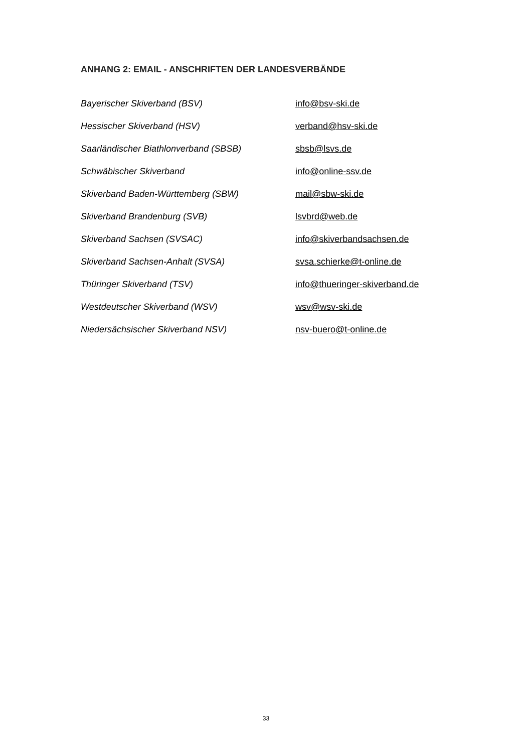ANHANG 2: EMAIL - ANSCHRIFTEN DER LANDESVERBÄNDE
Bayerischer Skiverband (BSV) info@bsv-ski.de
Hessischer Skiverband (HSV) verband@hsv-ski.de
Saarländischer Biathlonverband (SBSB) sbsb@lsvs.de
Schwäbischer Skiverband info@online-ssv.de
Skiverband Baden-Württemberg (SBW) mail@sbw-ski.de
Skiverband Brandenburg (SVB) lsvbrd@web.de
Skiverband Sachsen (SVSAC) info@skiverbandsachsen.de
Skiverband Sachsen-Anhalt (SVSA) svsa.schierke@t-online.de
Thüringer Skiverband (TSV) info@thueringer-skiverband.de
Westdeutscher Skiverband (WSV) wsv@wsv-ski.de
Niedersächsischer Skiverband NSV) nsv-buero@t-online.de
33